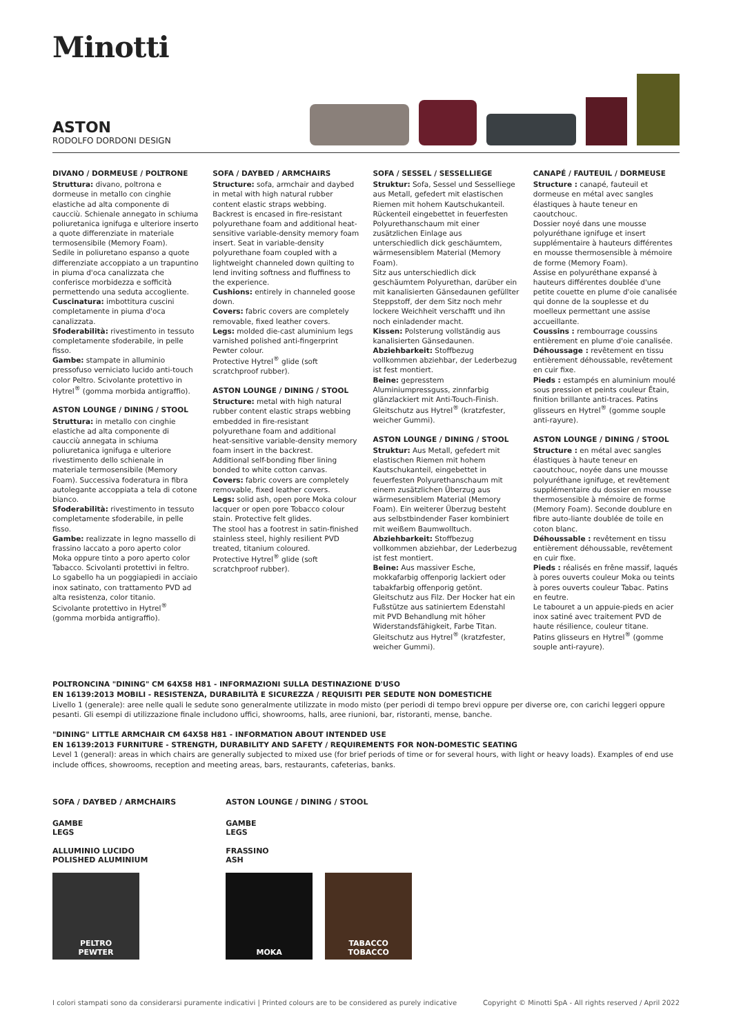Minotti
ASTON
RODOLFO DORDONI DESIGN
DIVANO / DORMEUSE / POLTRONE
Struttura: divano, poltrona e dormeuse in metallo con cinghie elastiche ad alta componente di caucciù. Schienale annegato in schiuma poliuretanica ignifuga e ulteriore inserto a quote differenziate in materiale termosensibile (Memory Foam).
Sedile in poliuretano espanso a quote differenziate accoppiato a un trapuntino in piuma d'oca canalizzata che conferisce morbidezza e sofficità permettendo una seduta accogliente.
Cuscinatura: imbottitura cuscini completamente in piuma d'oca canalizzata.
Sfoderabilità: rivestimento in tessuto completamente sfoderabile, in pelle fisso.
Gambe: stampate in alluminio pressofuso verniciato lucido anti-touch color Peltro. Scivolante protettivo in Hytrel<sup>®</sup> (gomma morbida antigraffio).
ASTON LOUNGE / DINING / STOOL
Struttura: in metallo con cinghie elastiche ad alta componente di caucciù annegata in schiuma poliuretanica ignifuga e ulteriore rivestimento dello schienale in materiale termosensibile (Memory Foam). Successiva foderatura in fibra autolegante accoppiata a tela di cotone bianco.
Sfoderabilità: rivestimento in tessuto completamente sfoderabile, in pelle fisso.
Gambe: realizzate in legno massello di frassino laccato a poro aperto color Moka oppure tinto a poro aperto color Tabacco. Scivolanti protettivi in feltro.
Lo sgabello ha un poggiapiedi in acciaio inox satinato, con trattamento PVD ad alta resistenza, color titanio.
Scivolante protettivo in Hytrel<sup>®</sup> (gomma morbida antigraffio).
SOFA / DAYBED / ARMCHAIRS
Structure: sofa, armchair and daybed in metal with high natural rubber content elastic straps webbing. Backrest is encased in fire-resistant polyurethane foam and additional heat-sensitive variable-density memory foam insert. Seat in variable-density polyurethane foam coupled with a lightweight channeled down quilting to lend inviting softness and fluffiness to the experience.
Cushions: entirely in channeled goose down.
Covers: fabric covers are completely removable, fixed leather covers.
Legs: molded die-cast aluminium legs varnished polished anti-fingerprint Pewter colour.
Protective Hytrel<sup>®</sup> glide (soft scratchproof rubber).
ASTON LOUNGE / DINING / STOOL
Structure: metal with high natural rubber content elastic straps webbing embedded in fire-resistant polyurethane foam and additional
heat-sensitive variable-density memory foam insert in the backrest.
Additional self-bonding fiber lining bonded to white cotton canvas.
Covers: fabric covers are completely removable, fixed leather covers.
Legs: solid ash, open pore Moka colour lacquer or open pore Tobacco colour stain. Protective felt glides.
The stool has a footrest in satin-finished stainless steel, highly resilient PVD treated, titanium coloured.
Protective Hytrel<sup>®</sup> glide (soft scratchproof rubber).
SOFA / SESSEL / SESSELLIEGE
Struktur: Sofa, Sessel und Sesselliege aus Metall, gefedert mit elastischen Riemen mit hohem Kautschukanteil. Rückenteil eingebettet in feuerfesten Polyurethanschaum mit einer zusätzlichen Einlage aus unterschiedlich dick geschäumtem, wärmesensiblem Material (Memory Foam).
Sitz aus unterschiedlich dick geschäumtem Polyurethan, darüber ein mit kanalisierten Gänsedaunen gefüllter Steppstoff, der dem Sitz noch mehr lockere Weichheit verschafft und ihn noch einladender macht.
Kissen: Polsterung vollständig aus kanalisierten Gänsedaunen.
Abziehbarkeit: Stoffbezug vollkommen abziehbar, der Lederbezug ist fest montiert.
Beine: gepresstem Aluminiumpressguss, zinnfarbig glänzlackiert mit Anti-Touch-Finish. Gleitschutz aus Hytrel<sup>®</sup> (kratzfester, weicher Gummi).
ASTON LOUNGE / DINING / STOOL
Struktur: Aus Metall, gefedert mit elastischen Riemen mit hohem Kautschukanteil, eingebettet in feuerfesten Polyurethanschaum mit einem zusätzlichen Überzug aus wärmesensiblem Material (Memory Foam). Ein weiterer Überzug besteht aus selbstbindender Faser kombiniert mit weißem Baumwolltuch.
Abziehbarkeit: Stoffbezug vollkommen abziehbar, der Lederbezug ist fest montiert.
Beine: Aus massiver Esche, mokkafarbig offenporig lackiert oder tabakfarbig offenporig getönt. Gleitschutz aus Filz. Der Hocker hat ein Fußstütze aus satiniertem Edenstahl mit PVD Behandlung mit höher Widerstandsfähigkeit, Farbe Titan. Gleitschutz aus Hytrel<sup>®</sup> (kratzfester, weicher Gummi).
CANAPÉ / FAUTEUIL / DORMEUSE
Structure : canapé, fauteuil et dormeuse en métal avec sangles élastiques à haute teneur en caoutchouc.
Dossier noyé dans une mousse polyuréthane ignifuge et insert supplémentaire à hauteurs différentes en mousse thermosensible à mémoire de forme (Memory Foam).
Assise en polyuréthane expansé à hauteurs différentes doublée d'une petite couette en plume d'oie canalisée qui donne de la souplesse et du moelleux permettant une assise accueillante.
Coussins : rembourrage coussins entièrement en plume d'oie canalisée.
Déhoussage : revêtement en tissu entièrement déhoussable, revêtement en cuir fixe.
Pieds : estampés en aluminium moulé sous pression et peints couleur Étain, finition brillante anti-traces. Patins glisseurs en Hytrel<sup>®</sup> (gomme souple anti-rayure).
ASTON LOUNGE / DINING / STOOL
Structure : en métal avec sangles élastiques à haute teneur en caoutchouc, noyée dans une mousse polyuréthane ignifuge, et revêtement supplémentaire du dossier en mousse thermosensible à mémoire de forme (Memory Foam). Seconde doublure en fibre auto-liante doublée de toile en coton blanc.
Déhoussable : revêtement en tissu entièrement déhoussable, revêtement en cuir fixe.
Pieds : réalisés en frêne massif, laqués à pores ouverts couleur Moka ou teints à pores ouverts couleur Tabac. Patins en feutre.
Le tabouret a un appuie-pieds en acier inox satiné avec traitement PVD de haute résilience, couleur titane.
Patins glisseurs en Hytrel<sup>®</sup> (gomme souple anti-rayure).
POLTRONCINA "DINING" CM 64X58 H81 - INFORMAZIONI SULLA DESTINAZIONE D'USO
EN 16139:2013 MOBILI - RESISTENZA, DURABILITÀ E SICUREZZA / REQUISITI PER SEDUTE NON DOMESTICHE
Livello 1 (generale): aree nelle quali le sedute sono generalmente utilizzate in modo misto (per periodi di tempo brevi oppure per diverse ore, con carichi leggeri oppure pesanti. Gli esempi di utilizzazione finale includono uffici, showrooms, halls, aree riunioni, bar, ristoranti, mense, banche.
"DINING" LITTLE ARMCHAIR CM 64X58 H81 - INFORMATION ABOUT INTENDED USE
EN 16139:2013 FURNITURE - STRENGTH, DURABILITY AND SAFETY / REQUIREMENTS FOR NON-DOMESTIC SEATING
Level 1 (general): areas in which chairs are generally subjected to mixed use (for brief periods of time or for several hours, with light or heavy loads). Examples of end use include offices, showrooms, reception and meeting areas, bars, restaurants, cafeterias, banks.
SOFA / DAYBED / ARMCHAIRS
GAMBE
LEGS
ALLUMINIO LUCIDO
POLISHED ALUMINIUM
PELTRO
PEWTER
ASTON LOUNGE / DINING / STOOL
GAMBE
LEGS
FRASSINO
ASH
MOKA TABACCO
TOBACCO
I colori stampati sono da considerarsi puramente indicativi | Printed colours are to be considered as purely indicative Copyright © Minotti SpA - All rights reserved / April 2022